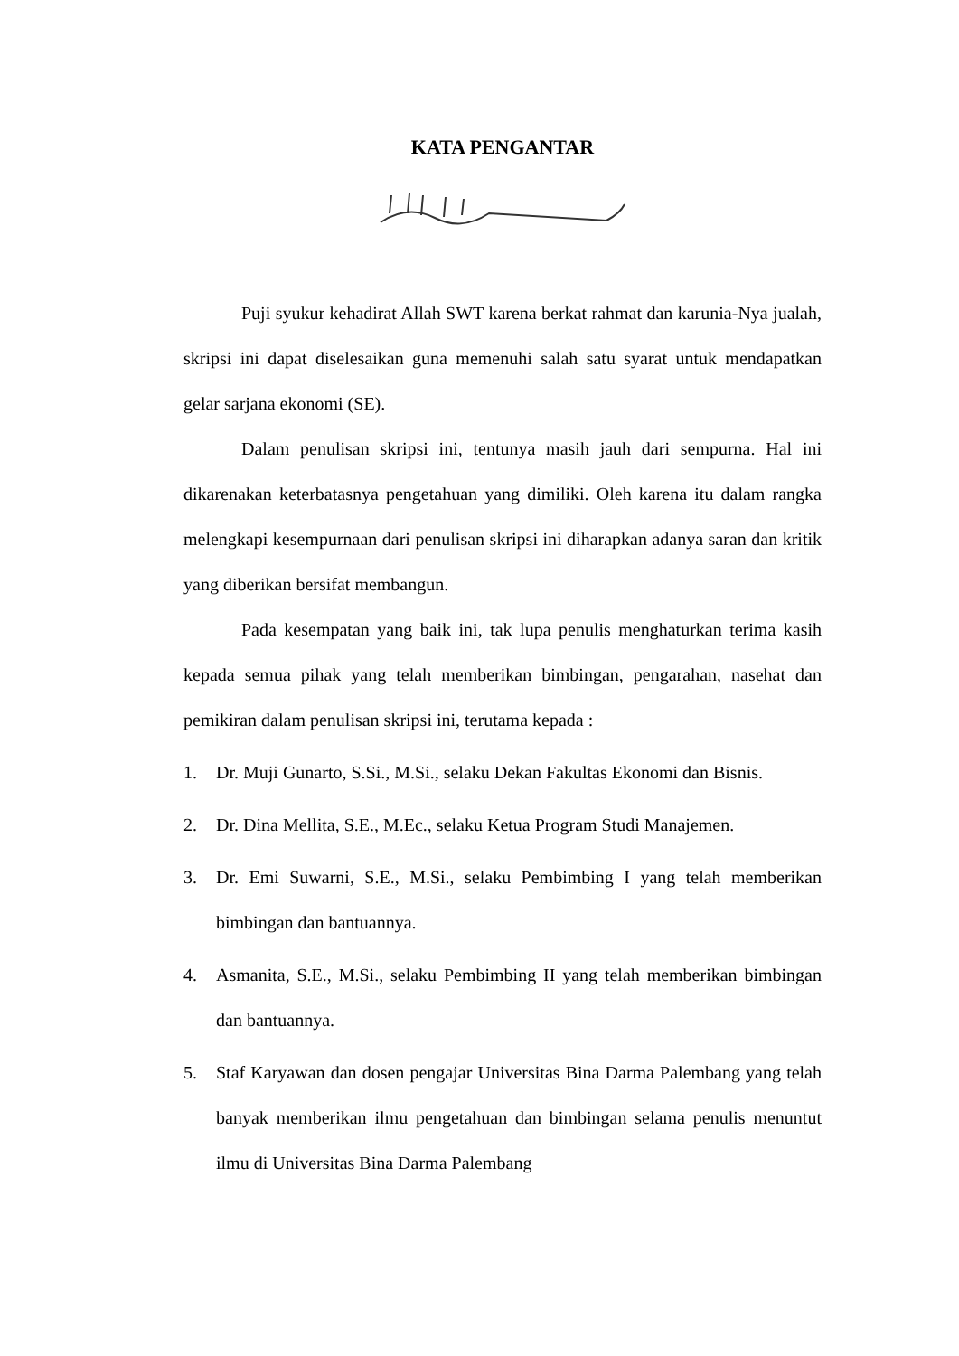KATA PENGANTAR
Puji syukur kehadirat Allah SWT karena berkat rahmat dan karunia-Nya jualah, skripsi ini dapat diselesaikan guna memenuhi salah satu syarat untuk mendapatkan gelar sarjana ekonomi (SE).
Dalam penulisan skripsi ini, tentunya masih jauh dari sempurna. Hal ini dikarenakan keterbatasnya pengetahuan yang dimiliki. Oleh karena itu dalam rangka melengkapi kesempurnaan dari penulisan skripsi ini diharapkan adanya saran dan kritik yang diberikan bersifat membangun.
Pada kesempatan yang baik ini, tak lupa penulis menghaturkan terima kasih kepada semua pihak yang telah memberikan bimbingan, pengarahan, nasehat dan pemikiran dalam penulisan skripsi ini, terutama kepada :
1. Dr. Muji Gunarto, S.Si., M.Si., selaku Dekan Fakultas Ekonomi dan Bisnis.
2. Dr. Dina Mellita, S.E., M.Ec., selaku Ketua Program Studi Manajemen.
3. Dr. Emi Suwarni, S.E., M.Si., selaku Pembimbing I yang telah memberikan bimbingan dan bantuannya.
4. Asmanita, S.E., M.Si., selaku Pembimbing II yang telah memberikan bimbingan dan bantuannya.
5. Staf Karyawan dan dosen pengajar Universitas Bina Darma Palembang yang telah banyak memberikan ilmu pengetahuan dan bimbingan selama penulis menuntut ilmu di Universitas Bina Darma Palembang